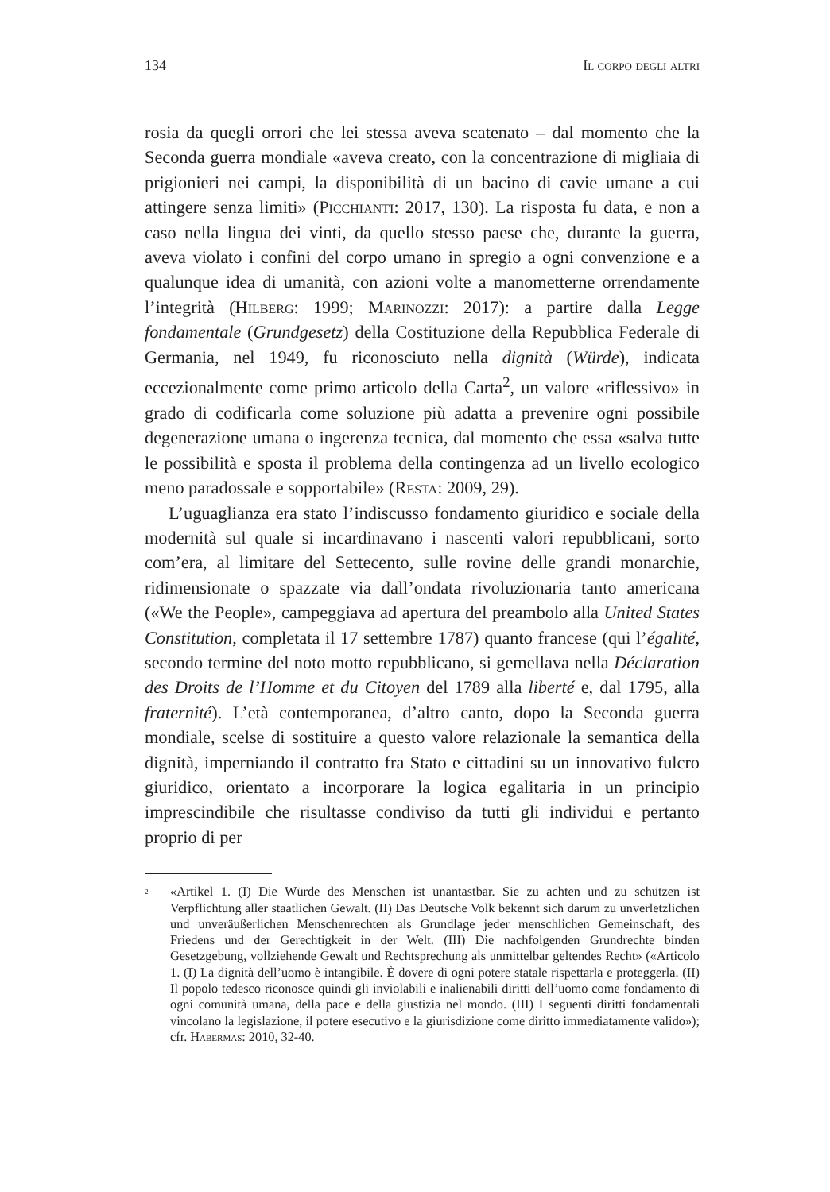134 Il corpo degli altri
rosia da quegli orrori che lei stessa aveva scatenato – dal momento che la Seconda guerra mondiale «aveva creato, con la concentrazione di migliaia di prigionieri nei campi, la disponibilità di un bacino di cavie umane a cui attingere senza limiti» (Picchianti: 2017, 130). La risposta fu data, e non a caso nella lingua dei vinti, da quello stesso paese che, durante la guerra, aveva violato i confini del corpo umano in spregio a ogni convenzione e a qualunque idea di umanità, con azioni volte a manometterne orrendamente l’integrità (Hilberg: 1999; Marinozzi: 2017): a partire dalla Legge fondamentale (Grundgesetz) della Costituzione della Repubblica Federale di Germania, nel 1949, fu riconosciuto nella dignità (Würde), indicata eccezionalmente come primo articolo della Carta<sup>2</sup>, un valore «riflessivo» in grado di codificarla come soluzione più adatta a prevenire ogni possibile degenerazione umana o ingerenza tecnica, dal momento che essa «salva tutte le possibilità e sposta il problema della contingenza ad un livello ecologico meno paradossale e sopportabile» (Resta: 2009, 29).
L’uguaglianza era stato l’indiscusso fondamento giuridico e sociale della modernità sul quale si incardinavano i nascenti valori repubblicani, sorto com’era, al limitare del Settecento, sulle rovine delle grandi monarchie, ridimensionate o spazzate via dall’ondata rivoluzionaria tanto americana («We the People», campeggiava ad apertura del preambolo alla United States Constitution, completata il 17 settembre 1787) quanto francese (qui l’égalité, secondo termine del noto motto repubblicano, si gemellava nella Déclaration des Droits de l’Homme et du Citoyen del 1789 alla liberté e, dal 1795, alla fraternité). L’età contemporanea, d’altro canto, dopo la Seconda guerra mondiale, scelse di sostituire a questo valore relazionale la semantica della dignità, imperniando il contratto fra Stato e cittadini su un innovativo fulcro giuridico, orientato a incorporare la logica egalitaria in un principio imprescindibile che risultasse condiviso da tutti gli individui e pertanto proprio di per
<sup>2</sup> «Artikel 1. (I) Die Würde des Menschen ist unantastbar. Sie zu achten und zu schützen ist Verpflichtung aller staatlichen Gewalt. (II) Das Deutsche Volk bekennt sich darum zu unverletzlichen und unveräußerlichen Menschenrechten als Grundlage jeder menschlichen Gemeinschaft, des Friedens und der Gerechtigkeit in der Welt. (III) Die nachfolgenden Grundrechte binden Gesetzgebung, vollziehende Gewalt und Rechtsprechung als unmittelbar geltendes Recht» («Articolo 1. (I) La dignità dell’uomo è intangibile. È dovere di ogni potere statale rispettarla e proteggerla. (II) Il popolo tedesco riconosce quindi gli inviolabili e inalienabili diritti dell’uomo come fondamento di ogni comunità umana, della pace e della giustizia nel mondo. (III) I seguenti diritti fondamentali vincolano la legislazione, il potere esecutivo e la giurisdizione come diritto immediatamente valido»); cfr. Habermas: 2010, 32-40.